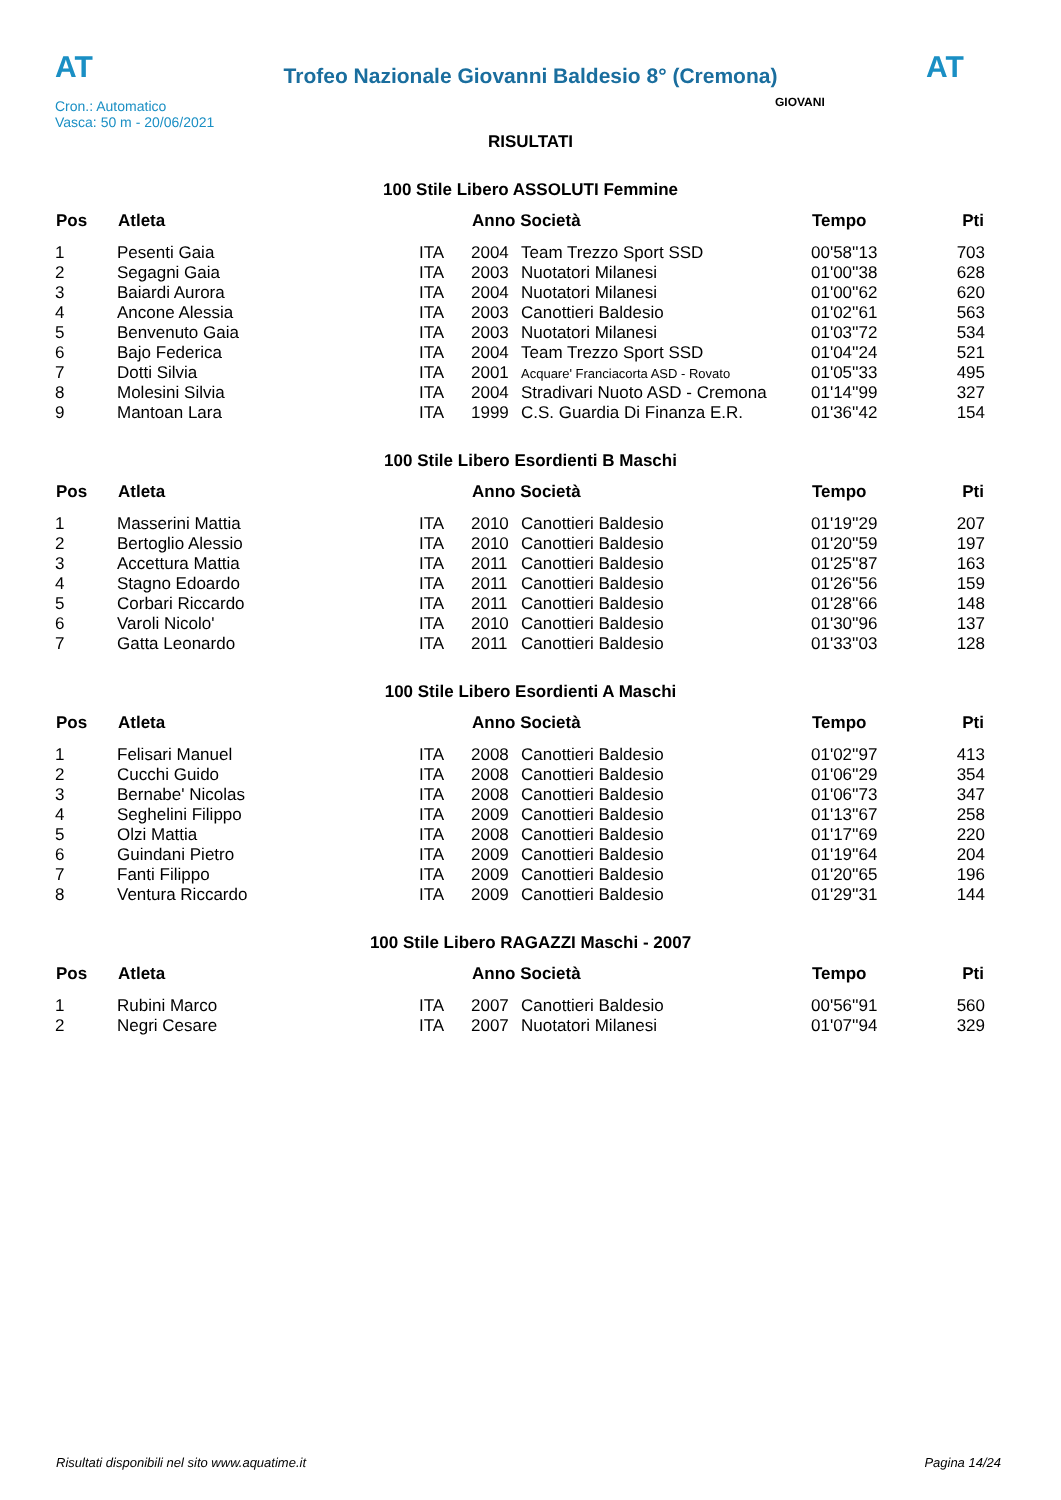AT
Trofeo Nazionale Giovanni Baldesio 8° (Cremona)
AT
Cron.: Automatico
Vasca: 50 m - 20/06/2021
GIOVANI
RISULTATI
100 Stile Libero ASSOLUTI Femmine
| Pos | Atleta | | Anno Società | | Tempo | Pti |
| --- | --- | --- | --- | --- | --- | --- |
| 1 | Pesenti Gaia | ITA | 2004 | Team Trezzo Sport SSD | 00'58''13 | 703 |
| 2 | Segagni Gaia | ITA | 2003 | Nuotatori Milanesi | 01'00''38 | 628 |
| 3 | Baiardi Aurora | ITA | 2004 | Nuotatori Milanesi | 01'00''62 | 620 |
| 4 | Ancone Alessia | ITA | 2003 | Canottieri Baldesio | 01'02''61 | 563 |
| 5 | Benvenuto Gaia | ITA | 2003 | Nuotatori Milanesi | 01'03''72 | 534 |
| 6 | Bajo Federica | ITA | 2004 | Team Trezzo Sport SSD | 01'04''24 | 521 |
| 7 | Dotti Silvia | ITA | 2001 | Acquare' Franciacorta ASD - Rovato | 01'05''33 | 495 |
| 8 | Molesini Silvia | ITA | 2004 | Stradivari Nuoto ASD - Cremona | 01'14''99 | 327 |
| 9 | Mantoan Lara | ITA | 1999 | C.S. Guardia Di Finanza E.R. | 01'36''42 | 154 |
100 Stile Libero Esordienti B Maschi
| Pos | Atleta | | Anno Società | | Tempo | Pti |
| --- | --- | --- | --- | --- | --- | --- |
| 1 | Masserini Mattia | ITA | 2010 | Canottieri Baldesio | 01'19''29 | 207 |
| 2 | Bertoglio Alessio | ITA | 2010 | Canottieri Baldesio | 01'20''59 | 197 |
| 3 | Accettura Mattia | ITA | 2011 | Canottieri Baldesio | 01'25''87 | 163 |
| 4 | Stagno Edoardo | ITA | 2011 | Canottieri Baldesio | 01'26''56 | 159 |
| 5 | Corbari Riccardo | ITA | 2011 | Canottieri Baldesio | 01'28''66 | 148 |
| 6 | Varoli Nicolo' | ITA | 2010 | Canottieri Baldesio | 01'30''96 | 137 |
| 7 | Gatta Leonardo | ITA | 2011 | Canottieri Baldesio | 01'33''03 | 128 |
100 Stile Libero Esordienti A Maschi
| Pos | Atleta | | Anno Società | | Tempo | Pti |
| --- | --- | --- | --- | --- | --- | --- |
| 1 | Felisari Manuel | ITA | 2008 | Canottieri Baldesio | 01'02''97 | 413 |
| 2 | Cucchi Guido | ITA | 2008 | Canottieri Baldesio | 01'06''29 | 354 |
| 3 | Bernabe' Nicolas | ITA | 2008 | Canottieri Baldesio | 01'06''73 | 347 |
| 4 | Seghelini Filippo | ITA | 2009 | Canottieri Baldesio | 01'13''67 | 258 |
| 5 | Olzi Mattia | ITA | 2008 | Canottieri Baldesio | 01'17''69 | 220 |
| 6 | Guindani Pietro | ITA | 2009 | Canottieri Baldesio | 01'19''64 | 204 |
| 7 | Fanti Filippo | ITA | 2009 | Canottieri Baldesio | 01'20''65 | 196 |
| 8 | Ventura Riccardo | ITA | 2009 | Canottieri Baldesio | 01'29''31 | 144 |
100 Stile Libero RAGAZZI Maschi - 2007
| Pos | Atleta | | Anno Società | | Tempo | Pti |
| --- | --- | --- | --- | --- | --- | --- |
| 1 | Rubini Marco | ITA | 2007 | Canottieri Baldesio | 00'56''91 | 560 |
| 2 | Negri Cesare | ITA | 2007 | Nuotatori Milanesi | 01'07''94 | 329 |
Risultati disponibili nel sito www.aquatime.it Pagina 14/24